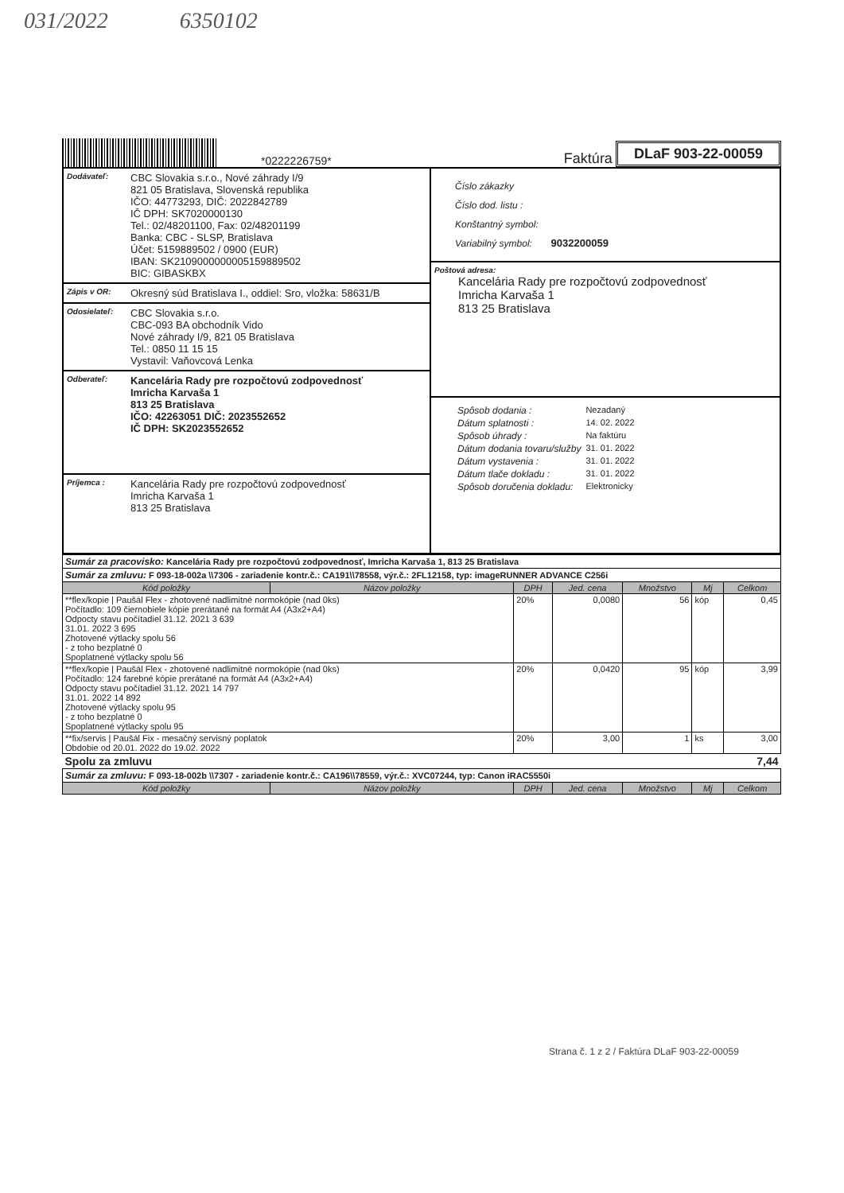031/2022 6350102
*0222226759*
Faktúra DLaF 903-22-00059
Dodávateľ:
CBC Slovakia s.r.o., Nové záhrady I/9
821 05 Bratislava, Slovenská republika
IČO: 44773293, DIČ: 2022842789
IČ DPH: SK7020000130
Tel.: 02/48201100, Fax: 02/48201199
Banka: CBC - SLSP, Bratislava
Účet: 5159889502 / 0900 (EUR)
IBAN: SK2109000000005159889502
BIC: GIBASKBX
Zápis v OR:
Okresný súd Bratislava I., oddiel: Sro, vložka: 58631/B
Odosielateľ:
CBC Slovakia s.r.o.
CBC-093 BA obchodník Vido
Nové záhrady I/9, 821 05 Bratislava
Tel.: 0850 11 15 15
Vystavil: Vaňovcová Lenka
Odberateľ:
Kancelária Rady pre rozpočtovú zodpovednosť
Imricha Karvaša 1
813 25 Bratislava
IČO: 42263051 DIČ: 2023552652
IČ DPH: SK2023552652
Príjemca :
Kancelária Rady pre rozpočtovú zodpovednosť
Imricha Karvaša 1
813 25 Bratislava
Číslo zákazky
Číslo dod. listu :
Konštantný symbol:
Variabilný symbol: 9032200059
Poštová adresa:
Kancelária Rady pre rozpočtovú zodpovednosť
Imricha Karvaša 1
813 25 Bratislava
| Spôsob dodania : | Nezadaný |
| Dátum splatnosti : | 14. 02. 2022 |
| Spôsob úhrady : | Na faktúru |
| Dátum dodania tovaru/služby | 31. 01. 2022 |
| Dátum vystavenia : | 31. 01. 2022 |
| Dátum tlače dokladu : | 31. 01. 2022 |
| Spôsob doručenia dokladu: | Elektronicky |
| Sumár za pracovisko: Kancelária Rady pre rozpočtovú zodpovednosť, Imricha Karvaša 1, 813 25 Bratislava | | | | | | |
| Sumár za zmluvu: F 093-18-002a \\7306 - zariadenie kontr.č.: CA191\\78558, výr.č.: 2FL12158, typ: imageRUNNER ADVANCE C256i | | | | | | |
| Kód položky | Názov položky | DPH | Jed. cena | Množstvo | Mj | Celkom |
| **flex/kopie / Paušál Flex - zhotovené nadlimitné normokópie (nad 0ks) Počítadlo: 109 čiernobiele kópie prerátané na formát A4 (A3x2+A4) Odpocty stavu počítadiel 31.12. 2021 3 639 31.01. 2022 3 695 Zhotovené výtlacky spolu 56 - z toho bezplatné 0 Spoplatnené výtlacky spolu 56 | | 20% | 0,0080 | 56 | kóp | 0,45 |
| **flex/kopie / Paušál Flex - zhotovené nadlimitné normokópie (nad 0ks) Počítadlo: 124 farebné kópie prerátané na formát A4 (A3x2+A4) Odpocty stavu počítadiel 31.12. 2021 14 797 31.01. 2022 14 892 Zhotovené výtlacky spolu 95 - z toho bezplatné 0 Spoplatnené výtlacky spolu 95 | | 20% | 0,0420 | 95 | kóp | 3,99 |
| **fix/servis / Paušál Fix - mesačný servisný poplatok Obdobie od 20.01. 2022 do 19.02. 2022 | | 20% | 3,00 | 1 | ks | 3,00 |
| Spolu za zmluvu | | | | | | 7,44 |
| Sumár za zmluvu: F 093-18-002b \\7307 - zariadenie kontr.č.: CA196\\78559, výr.č.: XVC07244, typ: Canon iRAC5550i | | | | | | |
| Kód položky | Názov položky | DPH | Jed. cena | Množstvo | Mj | Celkom |
Strana č. 1 z 2 / Faktúra DLaF 903-22-00059